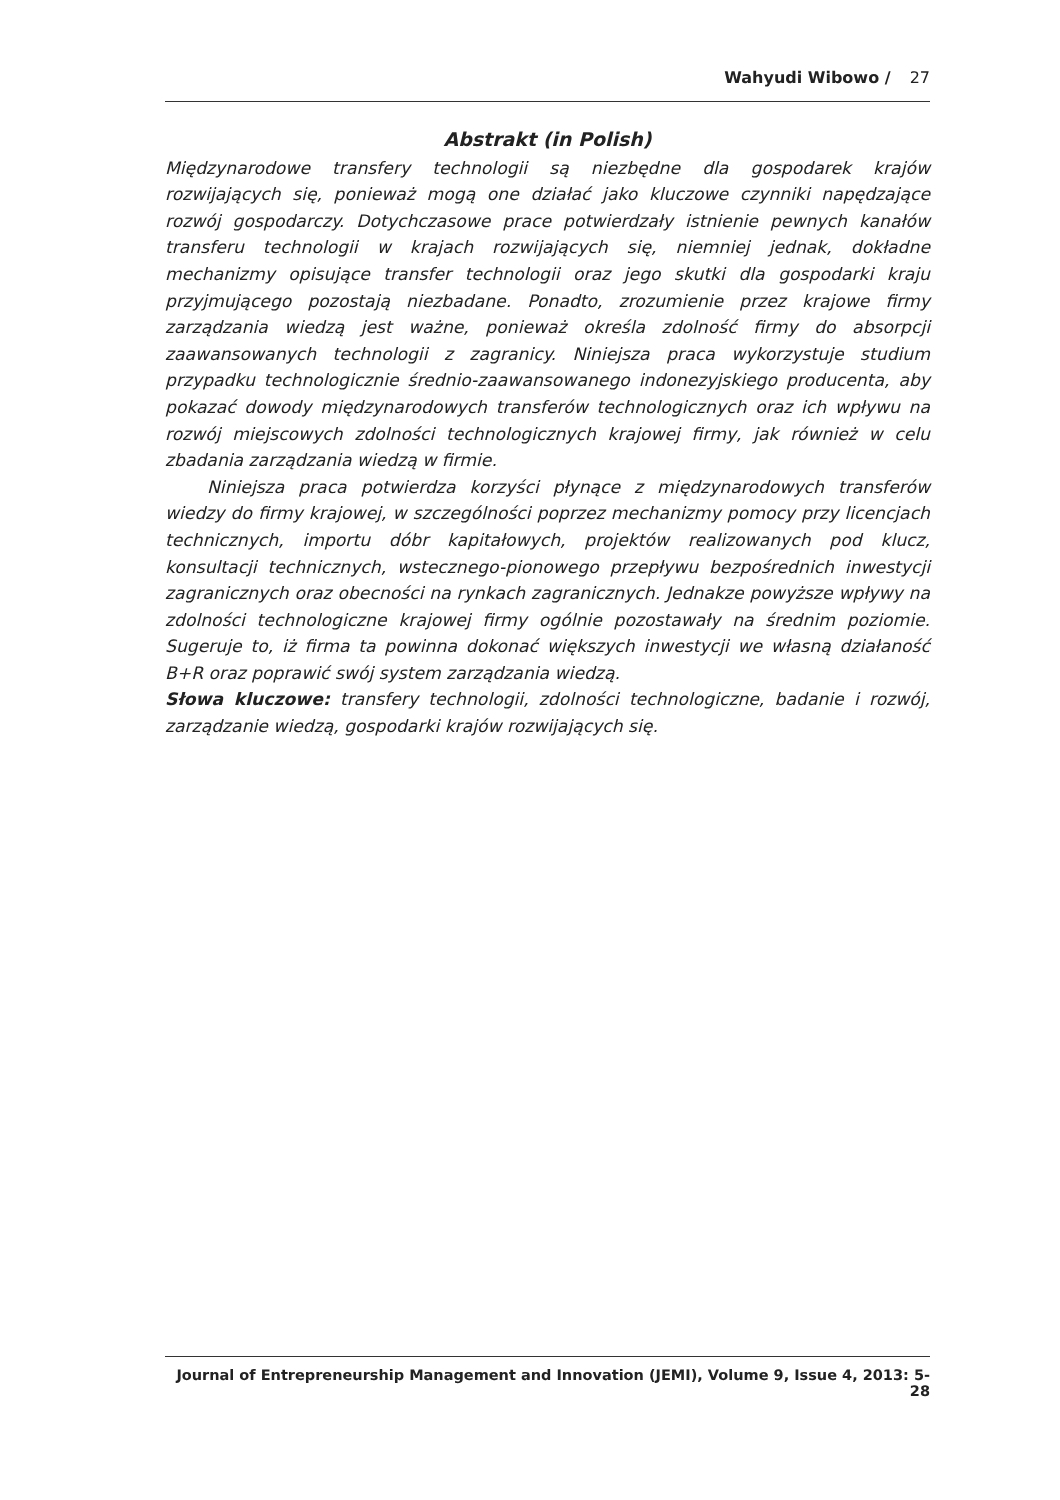Wahyudi Wibowo / 27
Abstrakt (in Polish)
Międzynarodowe transfery technologii są niezbędne dla gospodarek krajów rozwijających się, ponieważ mogą one działać jako kluczowe czynniki napędzające rozwój gospodarczy. Dotychczasowe prace potwierdzały istnienie pewnych kanałów transferu technologii w krajach rozwijających się, niemniej jednak, dokładne mechanizmy opisujące transfer technologii oraz jego skutki dla gospodarki kraju przyjmującego pozostają niezbadane. Ponadto, zrozumienie przez krajowe firmy zarządzania wiedzą jest ważne, ponieważ określa zdolność firmy do absorpcji zaawansowanych technologii z zagranicy. Niniejsza praca wykorzystuje studium przypadku technologicznie średnio-zaawansowanego indonezyjskiego producenta, aby pokazać dowody międzynarodowych transferów technologicznych oraz ich wpływu na rozwój miejscowych zdolności technologicznych krajowej firmy, jak również w celu zbadania zarządzania wiedzą w firmie.
Niniejsza praca potwierdza korzyści płynące z międzynarodowych transferów wiedzy do firmy krajowej, w szczególności poprzez mechanizmy pomocy przy licencjach technicznych, importu dóbr kapitałowych, projektów realizowanych pod klucz, konsultacji technicznych, wstecznego-pionowego przepływu bezpośrednich inwestycji zagranicznych oraz obecności na rynkach zagranicznych. Jednakze powyższe wpływy na zdolności technologiczne krajowej firmy ogólnie pozostawały na średnim poziomie. Sugeruje to, iż firma ta powinna dokonać większych inwestycji we własną działaność B+R oraz poprawić swój system zarządzania wiedzą.
Słowa kluczowe: transfery technologii, zdolności technologiczne, badanie i rozwój, zarządzanie wiedzą, gospodarki krajów rozwijających się.
Journal of Entrepreneurship Management and Innovation (JEMI), Volume 9, Issue 4, 2013: 5-28